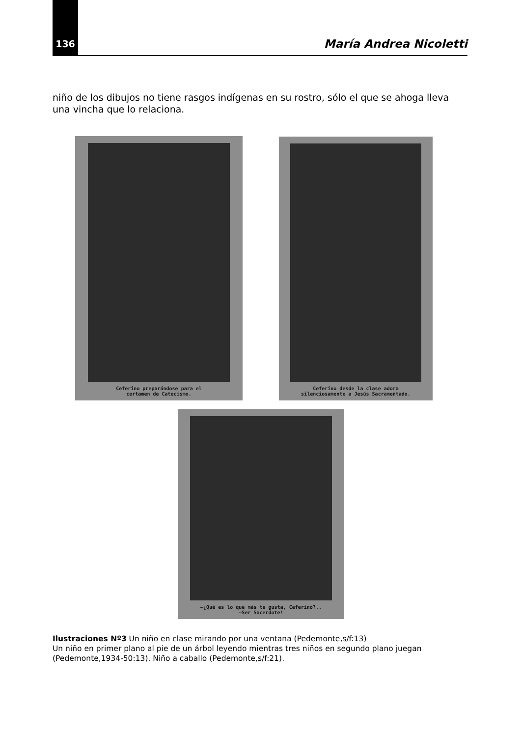136 María Andrea Nicoletti
niño de los dibujos no tiene rasgos indígenas en su rostro, sólo el que se ahoga lleva una vincha que lo relaciona.
Ceferino preparándose para el
certamen de Catecismo.
Ceferino desde la clase adora
silenciosamente a Jesús Sacramentado.
—¿Qué es lo que más te gusta, Ceferino?..
—Ser Sacerdote!
Ilustraciones Nº3 Un niño en clase mirando por una ventana (Pedemonte,s/f:13)
Un niño en primer plano al pie de un árbol leyendo mientras tres niños en segundo plano juegan (Pedemonte,1934-50:13). Niño a caballo (Pedemonte,s/f:21).